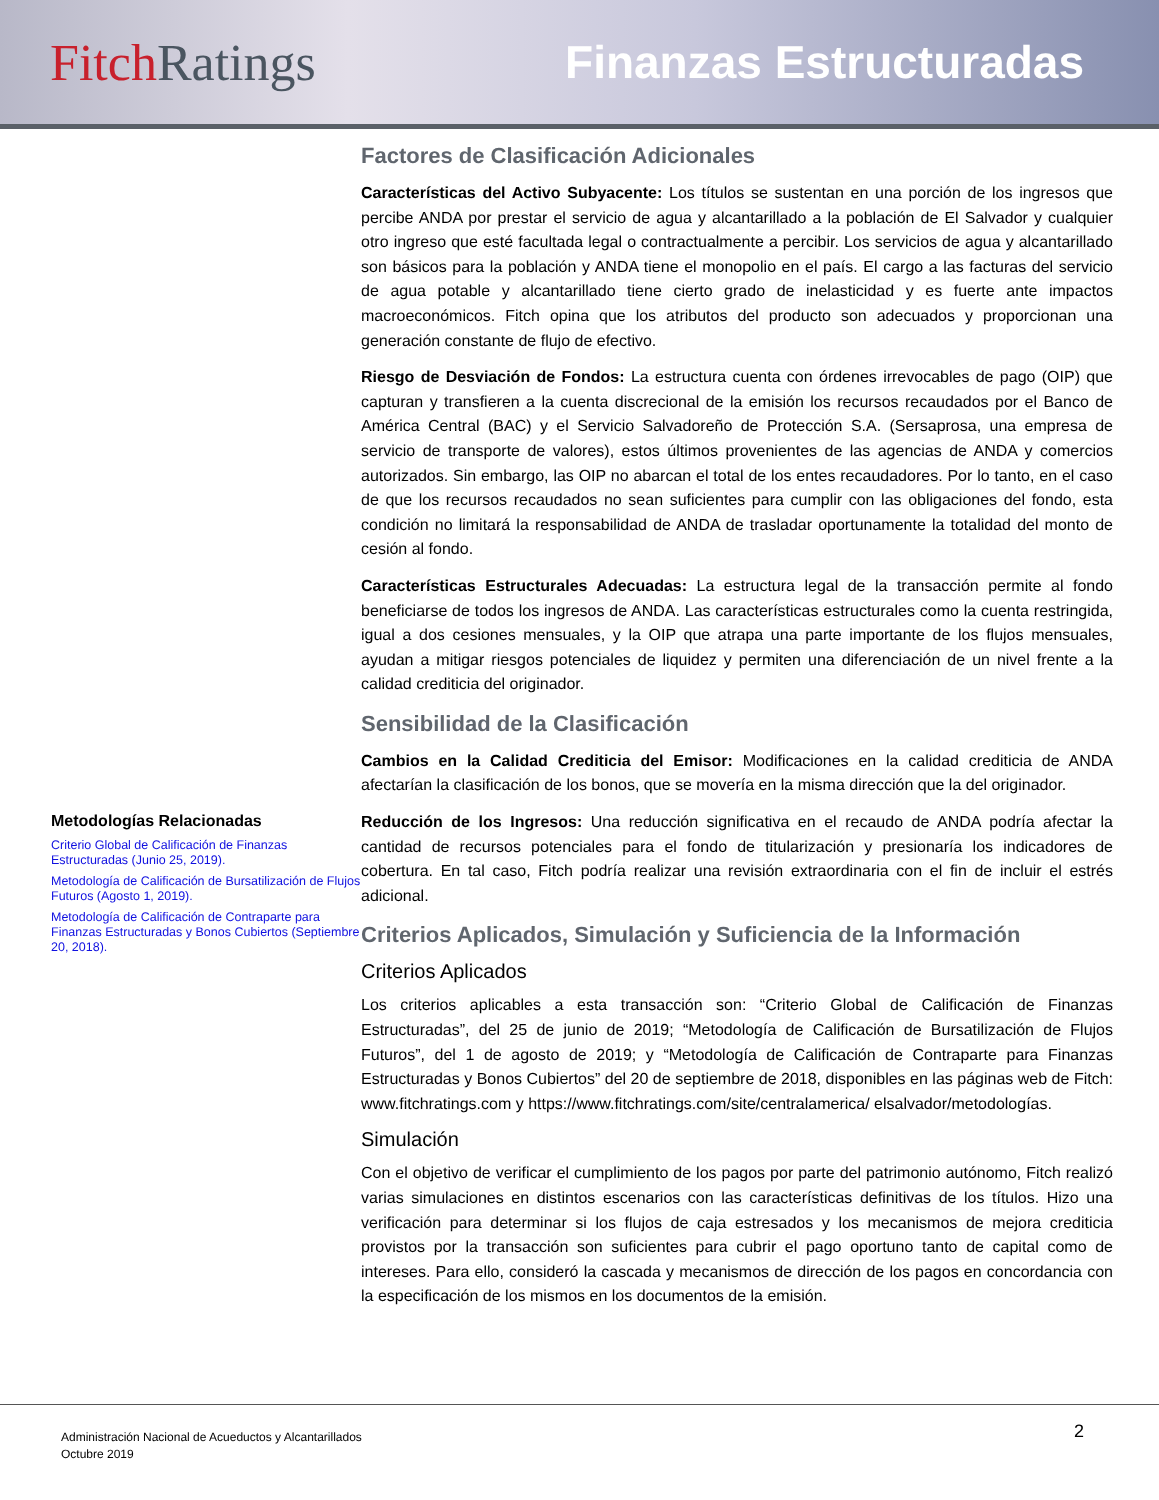Fitch Ratings Finanzas Estructuradas
Metodologías Relacionadas
Criterio Global de Calificación de Finanzas Estructuradas (Junio 25, 2019).
Metodología de Calificación de Bursatilización de Flujos Futuros (Agosto 1, 2019).
Metodología de Calificación de Contraparte para Finanzas Estructuradas y Bonos Cubiertos (Septiembre 20, 2018).
Factores de Clasificación Adicionales
Características del Activo Subyacente: Los títulos se sustentan en una porción de los ingresos que percibe ANDA por prestar el servicio de agua y alcantarillado a la población de El Salvador y cualquier otro ingreso que esté facultada legal o contractualmente a percibir. Los servicios de agua y alcantarillado son básicos para la población y ANDA tiene el monopolio en el país. El cargo a las facturas del servicio de agua potable y alcantarillado tiene cierto grado de inelasticidad y es fuerte ante impactos macroeconómicos. Fitch opina que los atributos del producto son adecuados y proporcionan una generación constante de flujo de efectivo.
Riesgo de Desviación de Fondos: La estructura cuenta con órdenes irrevocables de pago (OIP) que capturan y transfieren a la cuenta discrecional de la emisión los recursos recaudados por el Banco de América Central (BAC) y el Servicio Salvadoreño de Protección S.A. (Sersaprosa, una empresa de servicio de transporte de valores), estos últimos provenientes de las agencias de ANDA y comercios autorizados. Sin embargo, las OIP no abarcan el total de los entes recaudadores. Por lo tanto, en el caso de que los recursos recaudados no sean suficientes para cumplir con las obligaciones del fondo, esta condición no limitará la responsabilidad de ANDA de trasladar oportunamente la totalidad del monto de cesión al fondo.
Características Estructurales Adecuadas: La estructura legal de la transacción permite al fondo beneficiarse de todos los ingresos de ANDA. Las características estructurales como la cuenta restringida, igual a dos cesiones mensuales, y la OIP que atrapa una parte importante de los flujos mensuales, ayudan a mitigar riesgos potenciales de liquidez y permiten una diferenciación de un nivel frente a la calidad crediticia del originador.
Sensibilidad de la Clasificación
Cambios en la Calidad Crediticia del Emisor: Modificaciones en la calidad crediticia de ANDA afectarían la clasificación de los bonos, que se movería en la misma dirección que la del originador.
Reducción de los Ingresos: Una reducción significativa en el recaudo de ANDA podría afectar la cantidad de recursos potenciales para el fondo de titularización y presionaría los indicadores de cobertura. En tal caso, Fitch podría realizar una revisión extraordinaria con el fin de incluir el estrés adicional.
Criterios Aplicados, Simulación y Suficiencia de la Información
Criterios Aplicados
Los criterios aplicables a esta transacción son: “Criterio Global de Calificación de Finanzas Estructuradas”, del 25 de junio de 2019; “Metodología de Calificación de Bursatilización de Flujos Futuros”, del 1 de agosto de 2019; y “Metodología de Calificación de Contraparte para Finanzas Estructuradas y Bonos Cubiertos” del 20 de septiembre de 2018, disponibles en las páginas web de Fitch: www.fitchratings.com y https://www.fitchratings.com/site/centralamerica/ elsalvador/metodologías.
Simulación
Con el objetivo de verificar el cumplimiento de los pagos por parte del patrimonio autónomo, Fitch realizó varias simulaciones en distintos escenarios con las características definitivas de los títulos. Hizo una verificación para determinar si los flujos de caja estresados y los mecanismos de mejora crediticia provistos por la transacción son suficientes para cubrir el pago oportuno tanto de capital como de intereses. Para ello, consideró la cascada y mecanismos de dirección de los pagos en concordancia con la especificación de los mismos en los documentos de la emisión.
Administración Nacional de Acueductos y Alcantarillados
Octubre 2019
2